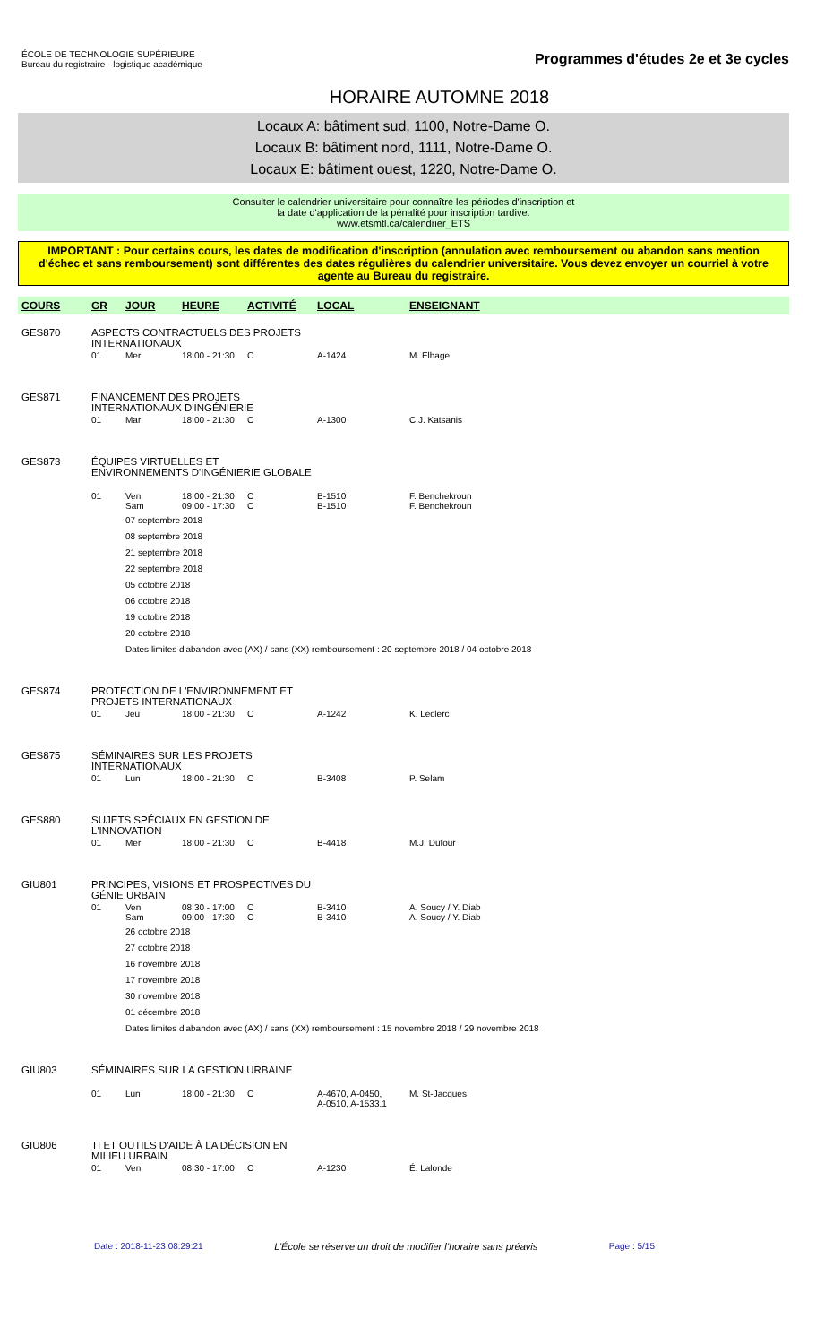ÉCOLE DE TECHNOLOGIE SUPÉRIEURE
Bureau du registraire - logistique académique
Programmes d'études 2e et 3e cycles
HORAIRE AUTOMNE 2018
Locaux A: bâtiment sud, 1100, Notre-Dame O.
Locaux B: bâtiment nord, 1111, Notre-Dame O.
Locaux E: bâtiment ouest, 1220, Notre-Dame O.
Consulter le calendrier universitaire pour connaître les périodes d'inscription et
la date d'application de la pénalité pour inscription tardive.
www.etsmtl.ca/calendrier_ETS
IMPORTANT : Pour certains cours, les dates de modification d'inscription (annulation avec remboursement ou abandon sans mention d'échec et sans remboursement) sont différentes des dates régulières du calendrier universitaire. Vous devez envoyer un courriel à votre agente au Bureau du registraire.
| COURS | GR | JOUR | HEURE | ACTIVITÉ | LOCAL | ENSEIGNANT |
| --- | --- | --- | --- | --- | --- | --- |
| GES870 | ASPECTS CONTRACTUELS DES PROJETS INTERNATIONAUX | | | | | |
| | 01 | Mer | 18:00 - 21:30 | C | A-1424 | M. Elhage |
| GES871 | FINANCEMENT DES PROJETS INTERNATIONAUX D'INGÉNIERIE | | | | | |
| | 01 | Mar | 18:00 - 21:30 | C | A-1300 | C.J. Katsanis |
| GES873 | ÉQUIPES VIRTUELLES ET ENVIRONNEMENTS D'INGÉNIERIE GLOBALE | | | | | |
| | 01 | Ven Sam | 18:00 - 21:30 09:00 - 17:30 | C C | B-1510 B-1510 | F. Benchekroun F. Benchekroun |
| | | 07 septembre 2018 08 septembre 2018 21 septembre 2018 22 septembre 2018 05 octobre 2018 06 octobre 2018 19 octobre 2018 20 octobre 2018 Dates limites d'abandon avec (AX) / sans (XX) remboursement : 20 septembre 2018 / 04 octobre 2018 | | | | |
| GES874 | PROTECTION DE L'ENVIRONNEMENT ET PROJETS INTERNATIONAUX | | | | | |
| | 01 | Jeu | 18:00 - 21:30 | C | A-1242 | K. Leclerc |
| GES875 | SÉMINAIRES SUR LES PROJETS INTERNATIONAUX | | | | | |
| | 01 | Lun | 18:00 - 21:30 | C | B-3408 | P. Selam |
| GES880 | SUJETS SPÉCIAUX EN GESTION DE L'INNOVATION | | | | | |
| | 01 | Mer | 18:00 - 21:30 | C | B-4418 | M.J. Dufour |
| GIU801 | PRINCIPES, VISIONS ET PROSPECTIVES DU GÉNIE URBAIN | | | | | |
| | 01 | Ven Sam | 08:30 - 17:00 09:00 - 17:30 | C C | B-3410 B-3410 | A. Soucy / Y. Diab A. Soucy / Y. Diab |
| | | 26 octobre 2018 27 octobre 2018 16 novembre 2018 17 novembre 2018 30 novembre 2018 01 décembre 2018 Dates limites d'abandon avec (AX) / sans (XX) remboursement : 15 novembre 2018 / 29 novembre 2018 | | | | |
| GIU803 | SÉMINAIRES SUR LA GESTION URBAINE | | | | | |
| | 01 | Lun | 18:00 - 21:30 | C | A-4670, A-0450, A-0510, A-1533.1 | M. St-Jacques |
| GIU806 | TI ET OUTILS D'AIDE À LA DÉCISION EN MILIEU URBAIN | | | | | |
| | 01 | Ven | 08:30 - 17:00 | C | A-1230 | É. Lalonde |
Date : 2018-11-23 08:29:21 L’École se réserve un droit de modifier l’horaire sans préavis Page : 5/15